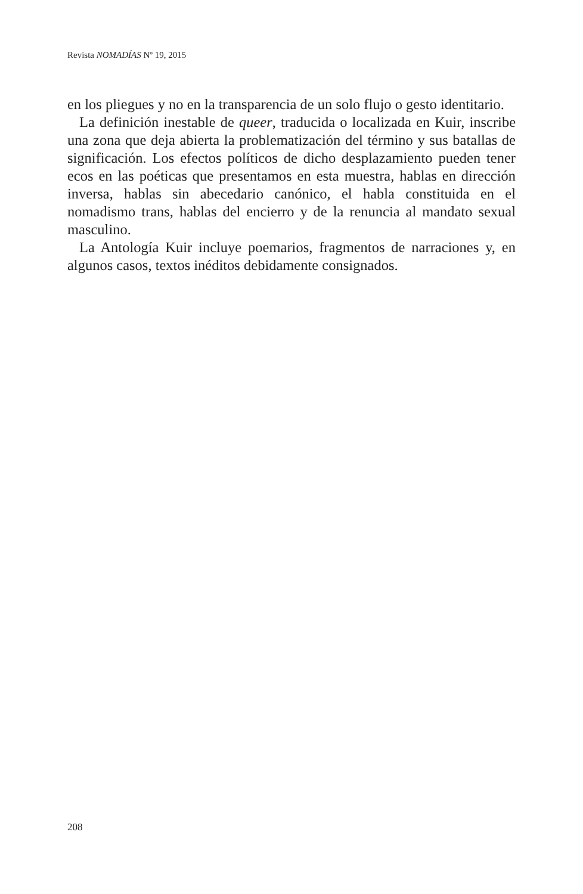Revista NOMADÍAS Nº 19, 2015
en los pliegues y no en la transparencia de un solo flujo o gesto identitario.
La definición inestable de queer, traducida o localizada en Kuir, inscribe una zona que deja abierta la problematización del término y sus batallas de significación. Los efectos políticos de dicho desplazamiento pueden tener ecos en las poéticas que presentamos en esta muestra, hablas en dirección inversa, hablas sin abecedario canónico, el habla constituida en el nomadismo trans, hablas del encierro y de la renuncia al mandato sexual masculino.
La Antología Kuir incluye poemarios, fragmentos de narraciones y, en algunos casos, textos inéditos debidamente consignados.
208